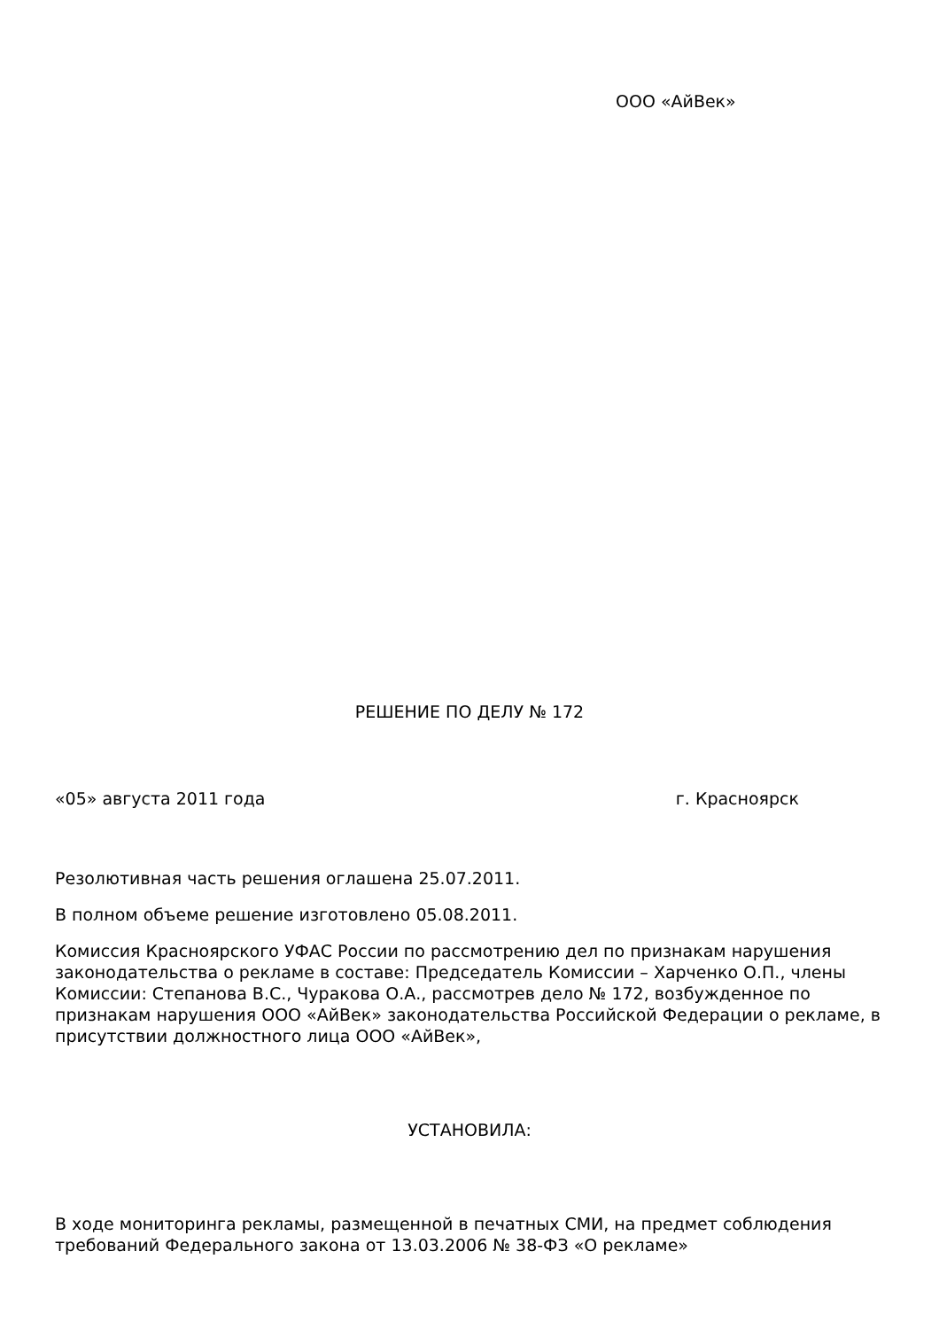ООО «АйВек»
РЕШЕНИЕ ПО ДЕЛУ № 172
«05» августа 2011 года г. Красноярск
Резолютивная часть решения оглашена 25.07.2011.
В полном объеме решение изготовлено 05.08.2011.
Комиссия Красноярского УФАС России по рассмотрению дел по признакам нарушения законодательства о рекламе в составе: Председатель Комиссии – Харченко О.П., члены Комиссии: Степанова В.С., Чуракова О.А., рассмотрев дело № 172, возбужденное по признакам нарушения ООО «АйВек» законодательства Российской Федерации о рекламе, в присутствии должностного лица ООО «АйВек»,
УСТАНОВИЛА:
В ходе мониторинга рекламы, размещенной в печатных СМИ, на предмет соблюдения требований Федерального закона от 13.03.2006 № 38-ФЗ «О рекламе»